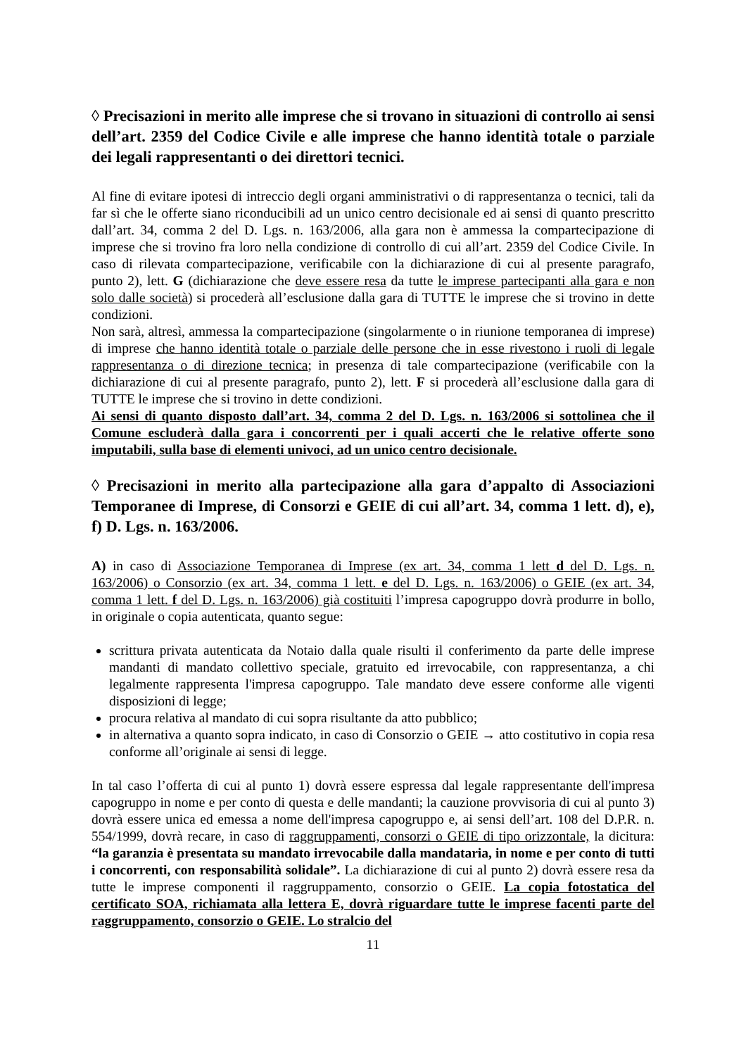◊ Precisazioni in merito alle imprese che si trovano in situazioni di controllo ai sensi dell’art. 2359 del Codice Civile e alle imprese che hanno identità totale o parziale dei legali rappresentanti o dei direttori tecnici.
Al fine di evitare ipotesi di intreccio degli organi amministrativi o di rappresentanza o tecnici, tali da far sì che le offerte siano riconducibili ad un unico centro decisionale ed ai sensi di quanto prescritto dall’art. 34, comma 2 del D. Lgs. n. 163/2006, alla gara non è ammessa la compartecipazione di imprese che si trovino fra loro nella condizione di controllo di cui all’art. 2359 del Codice Civile. In caso di rilevata compartecipazione, verificabile con la dichiarazione di cui al presente paragrafo, punto 2), lett. G (dichiarazione che deve essere resa da tutte le imprese partecipanti alla gara e non solo dalle società) si procederà all’esclusione dalla gara di TUTTE le imprese che si trovino in dette condizioni.
Non sarà, altresì, ammessa la compartecipazione (singolarmente o in riunione temporanea di imprese) di imprese che hanno identità totale o parziale delle persone che in esse rivestono i ruoli di legale rappresentanza o di direzione tecnica; in presenza di tale compartecipazione (verificabile con la dichiarazione di cui al presente paragrafo, punto 2), lett. F si procederà all’esclusione dalla gara di TUTTE le imprese che si trovino in dette condizioni.
Ai sensi di quanto disposto dall’art. 34, comma 2 del D. Lgs. n. 163/2006 si sottolinea che il Comune escluderà dalla gara i concorrenti per i quali accerti che le relative offerte sono imputabili, sulla base di elementi univoci, ad un unico centro decisionale.
◊ Precisazioni in merito alla partecipazione alla gara d’appalto di Associazioni Temporanee di Imprese, di Consorzi e GEIE di cui all’art. 34, comma 1 lett. d), e), f) D. Lgs. n. 163/2006.
A) in caso di Associazione Temporanea di Imprese (ex art. 34, comma 1 lett d del D. Lgs. n. 163/2006) o Consorzio (ex art. 34, comma 1 lett. e del D. Lgs. n. 163/2006) o GEIE (ex art. 34, comma 1 lett. f del D. Lgs. n. 163/2006) già costituiti l’impresa capogruppo dovrà produrre in bollo, in originale o copia autenticata, quanto segue:
scrittura privata autenticata da Notaio dalla quale risulti il conferimento da parte delle imprese mandanti di mandato collettivo speciale, gratuito ed irrevocabile, con rappresentanza, a chi legalmente rappresenta l'impresa capogruppo. Tale mandato deve essere conforme alle vigenti disposizioni di legge;
procura relativa al mandato di cui sopra risultante da atto pubblico;
in alternativa a quanto sopra indicato, in caso di Consorzio o GEIE → atto costitutivo in copia resa conforme all’originale ai sensi di legge.
In tal caso l’offerta di cui al punto 1) dovrà essere espressa dal legale rappresentante dell'impresa capogruppo in nome e per conto di questa e delle mandanti; la cauzione provvisoria di cui al punto 3) dovrà essere unica ed emessa a nome dell'impresa capogruppo e, ai sensi dell’art. 108 del D.P.R. n. 554/1999, dovrà recare, in caso di raggruppamenti, consorzi o GEIE di tipo orizzontale, la dicitura: “la garanzia è presentata su mandato irrevocabile dalla mandataria, in nome e per conto di tutti i concorrenti, con responsabilità solidale”. La dichiarazione di cui al punto 2) dovrà essere resa da tutte le imprese componenti il raggruppamento, consorzio o GEIE. La copia fotostatica del certificato SOA, richiamata alla lettera E, dovrà riguardare tutte le imprese facenti parte del raggruppamento, consorzio o GEIE. Lo stralcio del
11